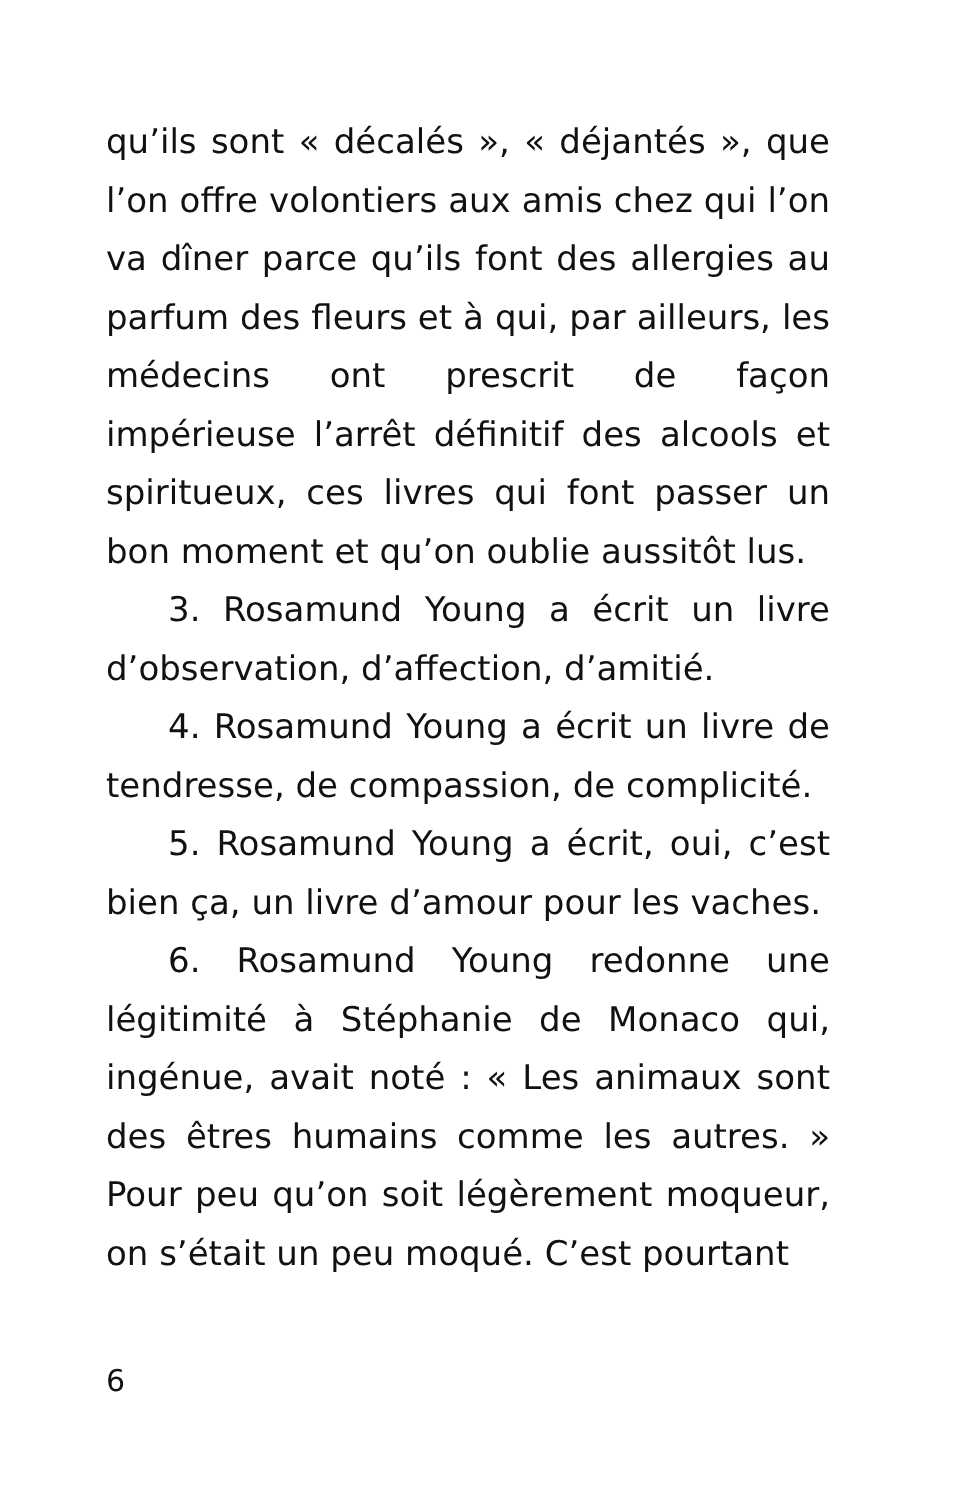qu’ils sont « décalés », « déjantés », que l’on offre volontiers aux amis chez qui l’on va dîner parce qu’ils font des allergies au parfum des fleurs et à qui, par ailleurs, les médecins ont prescrit de façon impérieuse l’arrêt définitif des alcools et spiritueux, ces livres qui font passer un bon moment et qu’on oublie aussitôt lus.
3. Rosamund Young a écrit un livre d’observation, d’affection, d’amitié.
4. Rosamund Young a écrit un livre de tendresse, de compassion, de complicité.
5. Rosamund Young a écrit, oui, c’est bien ça, un livre d’amour pour les vaches.
6. Rosamund Young redonne une légitimité à Stéphanie de Monaco qui, ingénue, avait noté : « Les animaux sont des êtres humains comme les autres. » Pour peu qu’on soit légèrement moqueur, on s’était un peu moqué. C’est pourtant
6